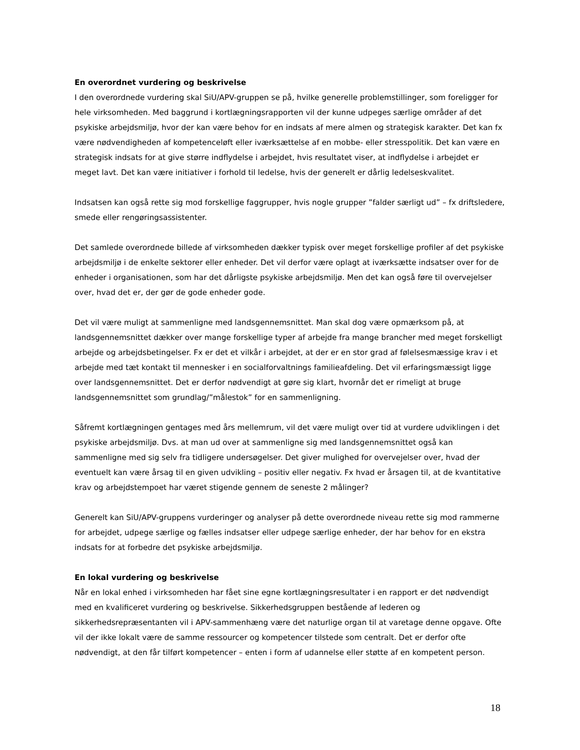En overordnet vurdering og beskrivelse
I den overordnede vurdering skal SiU/APV-gruppen se på, hvilke generelle problemstillinger, som foreligger for hele virksomheden. Med baggrund i kortlægningsrapporten vil der kunne udpeges særlige områder af det psykiske arbejdsmiljø, hvor der kan være behov for en indsats af mere almen og strategisk karakter. Det kan fx være nødvendigheden af kompetenceløft eller iværksættelse af en mobbe- eller stresspolitik. Det kan være en strategisk indsats for at give større indflydelse i arbejdet, hvis resultatet viser, at indflydelse i arbejdet er meget lavt. Det kan være initiativer i forhold til ledelse, hvis der generelt er dårlig ledelseskvalitet.
Indsatsen kan også rette sig mod forskellige faggrupper, hvis nogle grupper ”falder særligt ud” – fx driftsledere, smede eller rengøringsassistenter.
Det samlede overordnede billede af virksomheden dækker typisk over meget forskellige profiler af det psykiske arbejdsmiljø i de enkelte sektorer eller enheder. Det vil derfor være oplagt at iværksætte indsatser over for de enheder i organisationen, som har det dårligste psykiske arbejdsmiljø. Men det kan også føre til overvejelser over, hvad det er, der gør de gode enheder gode.
Det vil være muligt at sammenligne med landsgennemsnittet. Man skal dog være opmærksom på, at landsgennemsnittet dækker over mange forskellige typer af arbejde fra mange brancher med meget forskelligt arbejde og arbejdsbetingelser. Fx er det et vilkår i arbejdet, at der er en stor grad af følelsesmæssige krav i et arbejde med tæt kontakt til mennesker i en socialforvaltnings familieafdeling. Det vil erfaringsmæssigt ligge over landsgennemsnittet. Det er derfor nødvendigt at gøre sig klart, hvornår det er rimeligt at bruge landsgennemsnittet som grundlag/”målestok” for en sammenligning.
Såfremt kortlægningen gentages med års mellemrum, vil det være muligt over tid at vurdere udviklingen i det psykiske arbejdsmiljø. Dvs. at man ud over at sammenligne sig med landsgennemsnittet også kan sammenligne med sig selv fra tidligere undersøgelser. Det giver mulighed for overvejelser over, hvad der eventuelt kan være årsag til en given udvikling – positiv eller negativ. Fx hvad er årsagen til, at de kvantitative krav og arbejdstempoet har været stigende gennem de seneste 2 målinger?
Generelt kan SiU/APV-gruppens vurderinger og analyser på dette overordnede niveau rette sig mod rammerne for arbejdet, udpege særlige og fælles indsatser eller udpege særlige enheder, der har behov for en ekstra indsats for at forbedre det psykiske arbejdsmiljø.
En lokal vurdering og beskrivelse
Når en lokal enhed i virksomheden har fået sine egne kortlægningsresultater i en rapport er det nødvendigt med en kvalificeret vurdering og beskrivelse. Sikkerhedsgruppen bestående af lederen og sikkerhedsrepræsentanten vil i APV-sammenhæng være det naturlige organ til at varetage denne opgave. Ofte vil der ikke lokalt være de samme ressourcer og kompetencer tilstede som centralt. Det er derfor ofte nødvendigt, at den får tilført kompetencer – enten i form af udannelse eller støtte af en kompetent person.
18